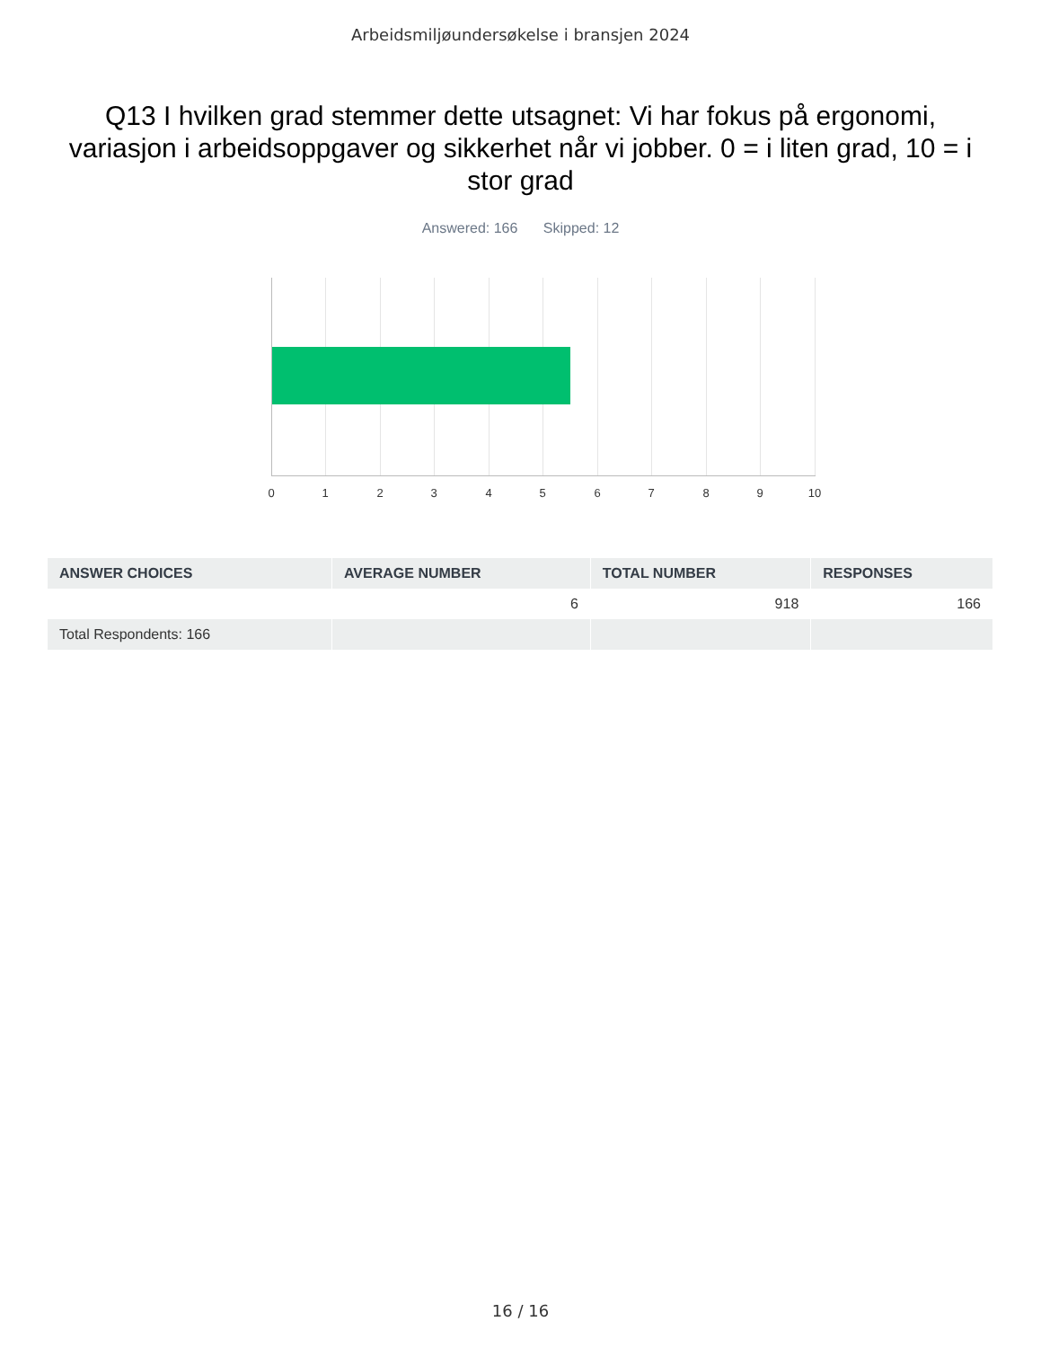Arbeidsmiljøundersøkelse i bransjen 2024
Q13 I hvilken grad stemmer dette utsagnet: Vi har fokus på ergonomi, variasjon i arbeidsoppgaver og sikkerhet når vi jobber. 0 = i liten grad, 10 = i stor grad
Answered: 166 Skipped: 12
0 1 2 3 4 5 6 7 8 9 10
| ANSWER CHOICES | AVERAGE NUMBER | TOTAL NUMBER | RESPONSES |
| --- | --- | --- | --- |
| | 6 | 918 | 166 |
| Total Respondents: 166 | | | |
16 / 16